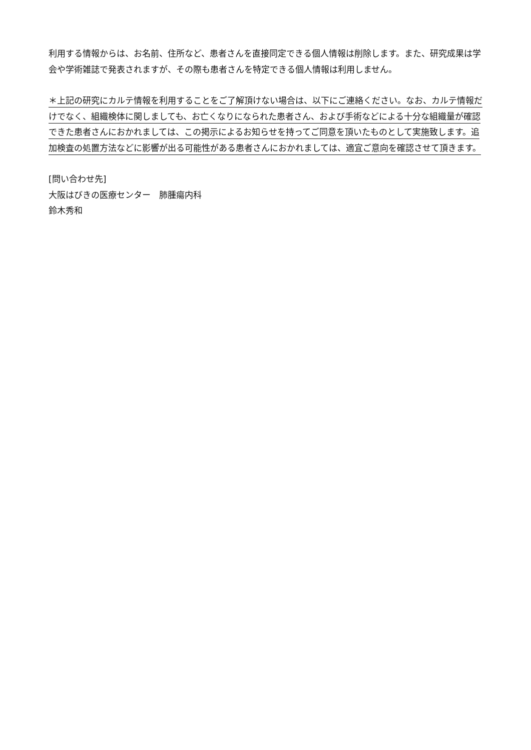利用する情報からは、お名前、住所など、患者さんを直接同定できる個人情報は削除します。また、研究成果は学会や学術雑誌で発表されますが、その際も患者さんを特定できる個人情報は利用しません。
＊上記の研究にカルテ情報を利用することをご了解頂けない場合は、以下にご連絡ください。なお、カルテ情報だけでなく、組織検体に関しましても、お亡くなりになられた患者さん、および手術などによる十分な組織量が確認できた患者さんにおかれましては、この掲示によるお知らせを持ってご同意を頂いたものとして実施致します。追加検査の処置方法などに影響が出る可能性がある患者さんにおかれましては、適宜ご意向を確認させて頂きます。
[問い合わせ先]
大阪はびきの医療センター　肺腫瘍内科
鈴木秀和